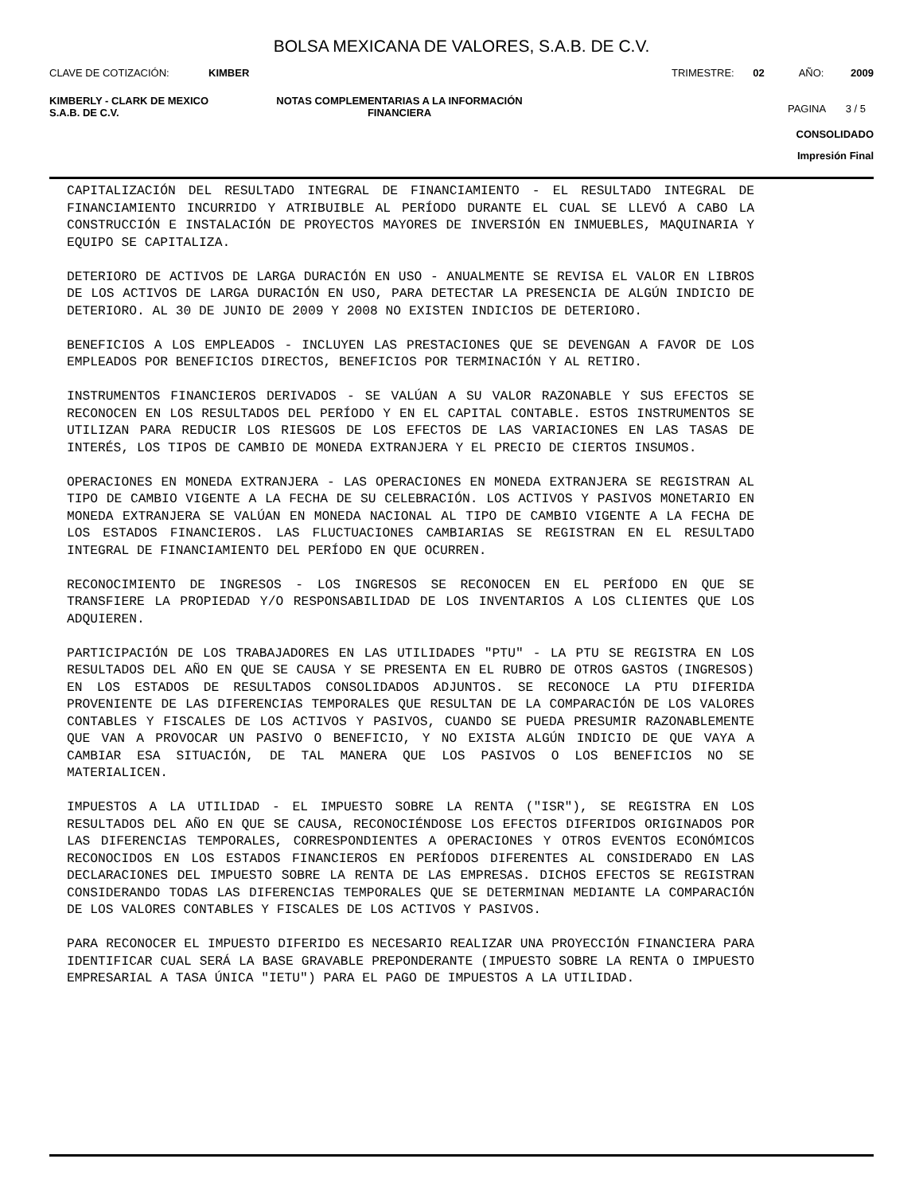BOLSA MEXICANA DE VALORES, S.A.B. DE C.V.
CLAVE DE COTIZACIÓN: KIMBER TRIMESTRE: 02 AÑO: 2009
KIMBERLY - CLARK DE MEXICO
S.A.B. DE C.V.
NOTAS COMPLEMENTARIAS A LA INFORMACIÓN
FINANCIERA
PAGINA 3 / 5
CONSOLIDADO
Impresión Final
CAPITALIZACIÓN DEL RESULTADO INTEGRAL DE FINANCIAMIENTO - EL RESULTADO INTEGRAL DE FINANCIAMIENTO INCURRIDO Y ATRIBUIBLE AL PERÍODO DURANTE EL CUAL SE LLEVÓ A CABO LA CONSTRUCCIÓN E INSTALACIÓN DE PROYECTOS MAYORES DE INVERSIÓN EN INMUEBLES, MAQUINARIA Y EQUIPO SE CAPITALIZA.
DETERIORO DE ACTIVOS DE LARGA DURACIÓN EN USO - ANUALMENTE SE REVISA EL VALOR EN LIBROS DE LOS ACTIVOS DE LARGA DURACIÓN EN USO, PARA DETECTAR LA PRESENCIA DE ALGÚN INDICIO DE DETERIORO. AL 30 DE JUNIO DE 2009 Y 2008 NO EXISTEN INDICIOS DE DETERIORO.
BENEFICIOS A LOS EMPLEADOS - INCLUYEN LAS PRESTACIONES QUE SE DEVENGAN A FAVOR DE LOS EMPLEADOS POR BENEFICIOS DIRECTOS, BENEFICIOS POR TERMINACIÓN Y AL RETIRO.
INSTRUMENTOS FINANCIEROS DERIVADOS - SE VALÚAN A SU VALOR RAZONABLE Y SUS EFECTOS SE RECONOCEN EN LOS RESULTADOS DEL PERÍODO Y EN EL CAPITAL CONTABLE. ESTOS INSTRUMENTOS SE UTILIZAN PARA REDUCIR LOS RIESGOS DE LOS EFECTOS DE LAS VARIACIONES EN LAS TASAS DE INTERÉS, LOS TIPOS DE CAMBIO DE MONEDA EXTRANJERA Y EL PRECIO DE CIERTOS INSUMOS.
OPERACIONES EN MONEDA EXTRANJERA - LAS OPERACIONES EN MONEDA EXTRANJERA SE REGISTRAN AL TIPO DE CAMBIO VIGENTE A LA FECHA DE SU CELEBRACIÓN. LOS ACTIVOS Y PASIVOS MONETARIO EN MONEDA EXTRANJERA SE VALÚAN EN MONEDA NACIONAL AL TIPO DE CAMBIO VIGENTE A LA FECHA DE LOS ESTADOS FINANCIEROS. LAS FLUCTUACIONES CAMBIARIAS SE REGISTRAN EN EL RESULTADO INTEGRAL DE FINANCIAMIENTO DEL PERÍODO EN QUE OCURREN.
RECONOCIMIENTO DE INGRESOS - LOS INGRESOS SE RECONOCEN EN EL PERÍODO EN QUE SE TRANSFIERE LA PROPIEDAD Y/O RESPONSABILIDAD DE LOS INVENTARIOS A LOS CLIENTES QUE LOS ADQUIEREN.
PARTICIPACIÓN DE LOS TRABAJADORES EN LAS UTILIDADES "PTU" - LA PTU SE REGISTRA EN LOS RESULTADOS DEL AÑO EN QUE SE CAUSA Y SE PRESENTA EN EL RUBRO DE OTROS GASTOS (INGRESOS) EN LOS ESTADOS DE RESULTADOS CONSOLIDADOS ADJUNTOS. SE RECONOCE LA PTU DIFERIDA PROVENIENTE DE LAS DIFERENCIAS TEMPORALES QUE RESULTAN DE LA COMPARACIÓN DE LOS VALORES CONTABLES Y FISCALES DE LOS ACTIVOS Y PASIVOS, CUANDO SE PUEDA PRESUMIR RAZONABLEMENTE QUE VAN A PROVOCAR UN PASIVO O BENEFICIO, Y NO EXISTA ALGÚN INDICIO DE QUE VAYA A CAMBIAR ESA SITUACIÓN, DE TAL MANERA QUE LOS PASIVOS O LOS BENEFICIOS NO SE MATERIALICEN.
IMPUESTOS A LA UTILIDAD - EL IMPUESTO SOBRE LA RENTA ("ISR"), SE REGISTRA EN LOS RESULTADOS DEL AÑO EN QUE SE CAUSA, RECONOCIÉNDOSE LOS EFECTOS DIFERIDOS ORIGINADOS POR LAS DIFERENCIAS TEMPORALES, CORRESPONDIENTES A OPERACIONES Y OTROS EVENTOS ECONÓMICOS RECONOCIDOS EN LOS ESTADOS FINANCIEROS EN PERÍODOS DIFERENTES AL CONSIDERADO EN LAS DECLARACIONES DEL IMPUESTO SOBRE LA RENTA DE LAS EMPRESAS. DICHOS EFECTOS SE REGISTRAN CONSIDERANDO TODAS LAS DIFERENCIAS TEMPORALES QUE SE DETERMINAN MEDIANTE LA COMPARACIÓN DE LOS VALORES CONTABLES Y FISCALES DE LOS ACTIVOS Y PASIVOS.
PARA RECONOCER EL IMPUESTO DIFERIDO ES NECESARIO REALIZAR UNA PROYECCIÓN FINANCIERA PARA IDENTIFICAR CUAL SERÁ LA BASE GRAVABLE PREPONDERANTE (IMPUESTO SOBRE LA RENTA O IMPUESTO EMPRESARIAL A TASA ÚNICA "IETU") PARA EL PAGO DE IMPUESTOS A LA UTILIDAD.